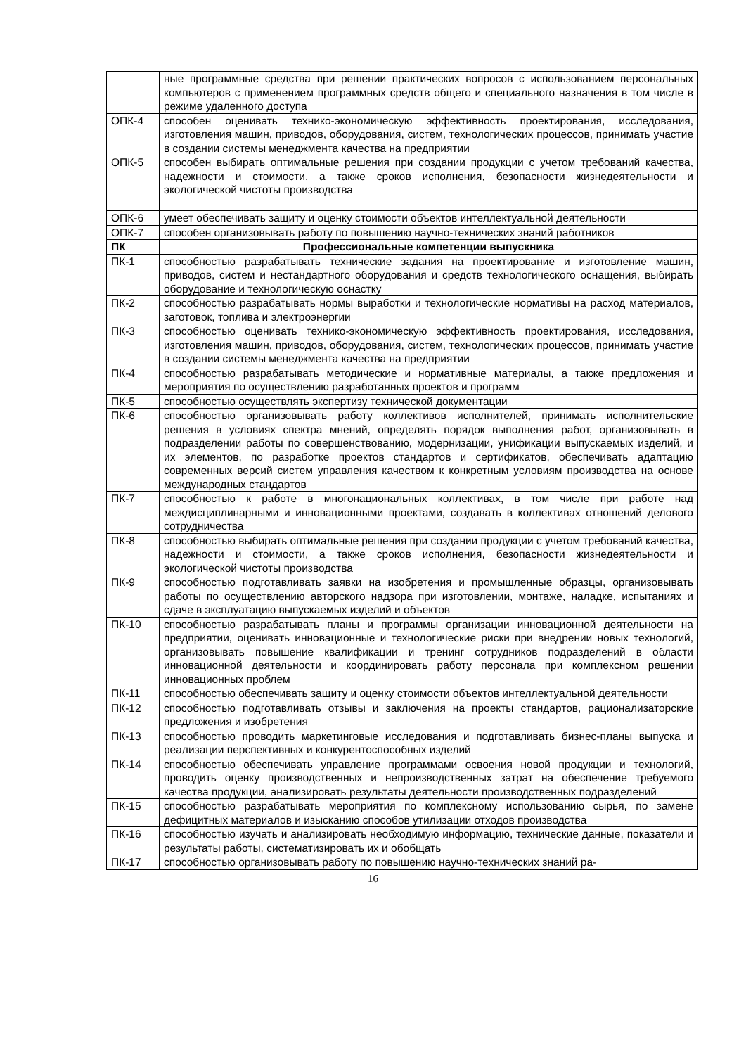| | ные программные средства при решении практических вопросов с использованием персональных компьютеров с применением программных средств общего и специального назначения в том числе в режиме удаленного доступа |
| ОПК-4 | способен оценивать технико-экономическую эффективность проектирования, исследования, изготовления машин, приводов, оборудования, систем, технологических процессов, принимать участие в создании системы менеджмента качества на предприятии |
| ОПК-5 | способен выбирать оптимальные решения при создании продукции с учетом требований качества, надежности и стоимости, а также сроков исполнения, безопасности жизнедеятельности и экологической чистоты производства |
| ОПК-6 | умеет обеспечивать защиту и оценку стоимости объектов интеллектуальной деятельности |
| ОПК-7 | способен организовывать работу по повышению научно-технических знаний работников |
| ПК | Профессиональные компетенции выпускника |
| ПК-1 | способностью разрабатывать технические задания на проектирование и изготовление машин, приводов, систем и нестандартного оборудования и средств технологического оснащения, выбирать оборудование и технологическую оснастку |
| ПК-2 | способностью разрабатывать нормы выработки и технологические нормативы на расход материалов, заготовок, топлива и электроэнергии |
| ПК-3 | способностью оценивать технико-экономическую эффективность проектирования, исследования, изготовления машин, приводов, оборудования, систем, технологических процессов, принимать участие в создании системы менеджмента качества на предприятии |
| ПК-4 | способностью разрабатывать методические и нормативные материалы, а также предложения и мероприятия по осуществлению разработанных проектов и программ |
| ПК-5 | способностью осуществлять экспертизу технической документации |
| ПК-6 | способностью организовывать работу коллективов исполнителей, принимать исполнительские решения в условиях спектра мнений, определять порядок выполнения работ, организовывать в подразделении работы по совершенствованию, модернизации, унификации выпускаемых изделий, и их элементов, по разработке проектов стандартов и сертификатов, обеспечивать адаптацию современных версий систем управления качеством к конкретным условиям производства на основе международных стандартов |
| ПК-7 | способностью к работе в многонациональных коллективах, в том числе при работе над междисциплинарными и инновационными проектами, создавать в коллективах отношений делового сотрудничества |
| ПК-8 | способностью выбирать оптимальные решения при создании продукции с учетом требований качества, надежности и стоимости, а также сроков исполнения, безопасности жизнедеятельности и экологической чистоты производства |
| ПК-9 | способностью подготавливать заявки на изобретения и промышленные образцы, организовывать работы по осуществлению авторского надзора при изготовлении, монтаже, наладке, испытаниях и сдаче в эксплуатацию выпускаемых изделий и объектов |
| ПК-10 | способностью разрабатывать планы и программы организации инновационной деятельности на предприятии, оценивать инновационные и технологические риски при внедрении новых технологий, организовывать повышение квалификации и тренинг сотрудников подразделений в области инновационной деятельности и координировать работу персонала при комплексном решении инновационных проблем |
| ПК-11 | способностью обеспечивать защиту и оценку стоимости объектов интеллектуальной деятельности |
| ПК-12 | способностью подготавливать отзывы и заключения на проекты стандартов, рационализаторские предложения и изобретения |
| ПК-13 | способностью проводить маркетинговые исследования и подготавливать бизнес-планы выпуска и реализации перспективных и конкурентоспособных изделий |
| ПК-14 | способностью обеспечивать управление программами освоения новой продукции и технологий, проводить оценку производственных и непроизводственных затрат на обеспечение требуемого качества продукции, анализировать результаты деятельности производственных подразделений |
| ПК-15 | способностью разрабатывать мероприятия по комплексному использованию сырья, по замене дефицитных материалов и изысканию способов утилизации отходов производства |
| ПК-16 | способностью изучать и анализировать необходимую информацию, технические данные, показатели и результаты работы, систематизировать их и обобщать |
| ПК-17 | способностью организовывать работу по повышению научно-технических знаний ра- |
16